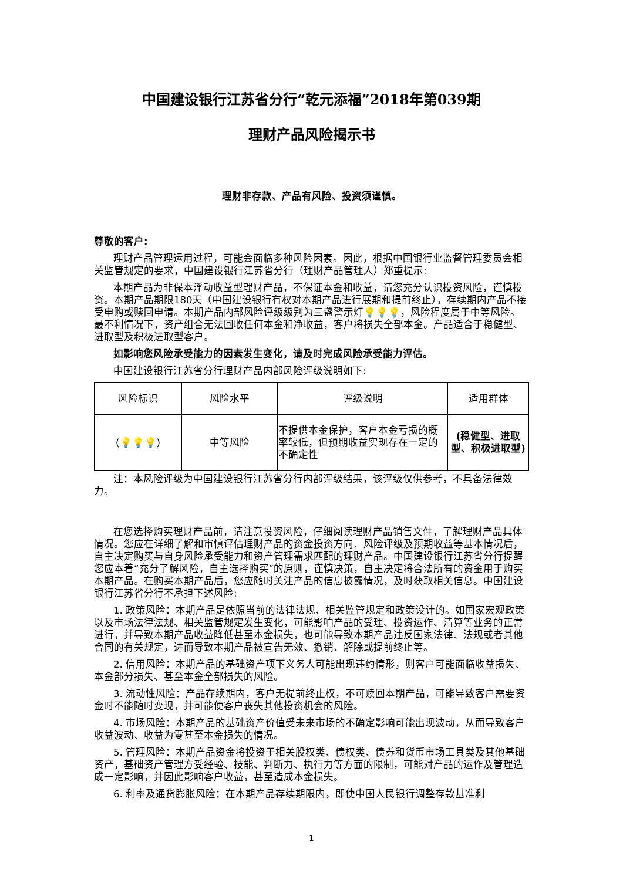中国建设银行江苏省分行“乾元添福”2018年第039期
理财产品风险揭示书
理财非存款、产品有风险、投资须谨慎。
尊敬的客户:
理财产品管理运用过程，可能会面临多种风险因素。因此，根据中国银行业监督管理委员会相关监管规定的要求，中国建设银行江苏省分行（理财产品管理人）郑重提示:
本期产品为非保本浮动收益型理财产品，不保证本金和收益，请您充分认识投资风险，谨慎投资。本期产品期限180天（中国建设银行有权对本期产品进行展期和提前终止），存续期内产品不接受申购或赎回申请。本期产品内部风险评级级别为三盏警示灯💡💡💡，风险程度属于中等风险。最不利情况下，资产组合无法回收任何本金和净收益，客户将损失全部本金。产品适合于稳健型、进取型及积极进取型客户。
如影响您风险承受能力的因素发生变化，请及时完成风险承受能力评估。
中国建设银行江苏省分行理财产品内部风险评级说明如下:
| 风险标识 | 风险水平 | 评级说明 | 适用群体 |
| --- | --- | --- | --- |
| ( 💡💡💡 ) | 中等风险 | 不提供本金保护，客户本金亏损的概率较低，但预期收益实现存在一定的不确定性 | (稳健型、进取型、积极进取型) |
注：本风险评级为中国建设银行江苏省分行内部评级结果，该评级仅供参考，不具备法律效力。
在您选择购买理财产品前，请注意投资风险，仔细阅读理财产品销售文件，了解理财产品具体情况。您应在详细了解和审慎评估理财产品的资金投资方向、风险评级及预期收益等基本情况后，自主决定购买与自身风险承受能力和资产管理需求匹配的理财产品。中国建设银行江苏省分行提醒您应本着“充分了解风险，自主选择购买”的原则，谨慎决策，自主决定将合法所有的资金用于购买本期产品。在购买本期产品后，您应随时关注产品的信息披露情况，及时获取相关信息。中国建设银行江苏省分行不承担下述风险:
1. 政策风险：本期产品是依照当前的法律法规、相关监管规定和政策设计的。如国家宏观政策以及市场法律法规、相关监管规定发生变化，可能影响产品的受理、投资运作、清算等业务的正常进行，并导致本期产品收益降低甚至本金损失，也可能导致本期产品违反国家法律、法规或者其他合同的有关规定，进而导致本期产品被宣告无效、撤销、解除或提前终止等。
2. 信用风险：本期产品的基础资产项下义务人可能出现违约情形，则客户可能面临收益损失、本金部分损失、甚至本金全部损失的风险。
3. 流动性风险：产品存续期内，客户无提前终止权，不可赎回本期产品，可能导致客户需要资金时不能随时变现，并可能使客户丧失其他投资机会的风险。
4. 市场风险：本期产品的基础资产价值受未来市场的不确定影响可能出现波动，从而导致客户收益波动、收益为零甚至本金损失的情况。
5. 管理风险：本期产品资金将投资于相关股权类、债权类、债券和货币市场工具类及其他基础资产，基础资产管理方受经验、技能、判断力、执行力等方面的限制，可能对产品的运作及管理造成一定影响，并因此影响客户收益，甚至造成本金损失。
6. 利率及通货膨胀风险：在本期产品存续期限内，即使中国人民银行调整存款基准利
1